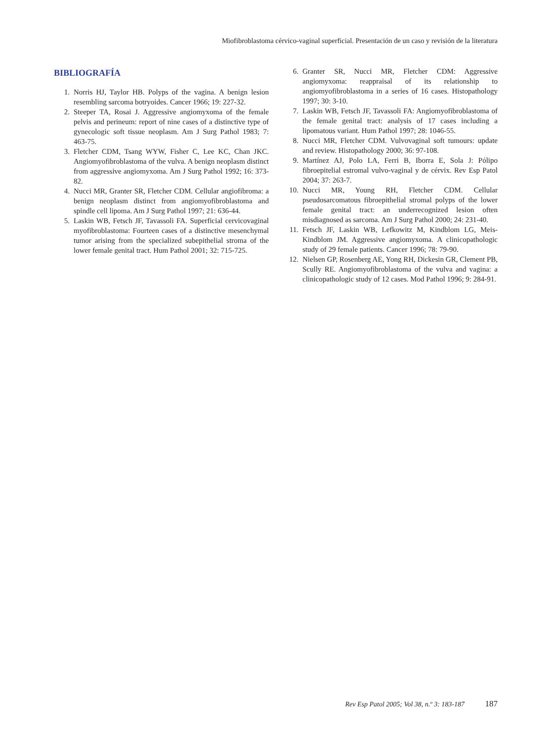Miofibroblastoma cérvico-vaginal superficial. Presentación de un caso y revisión de la literatura
BIBLIOGRAFÍA
1. Norris HJ, Taylor HB. Polyps of the vagina. A benign lesion resembling sarcoma botryoides. Cancer 1966; 19: 227-32.
2. Steeper TA, Rosai J. Aggressive angiomyxoma of the female pelvis and perineum: report of nine cases of a distinctive type of gynecologic soft tissue neoplasm. Am J Surg Pathol 1983; 7: 463-75.
3. Fletcher CDM, Tsang WYW, Fisher C, Lee KC, Chan JKC. Angiomyofibroblastoma of the vulva. A benign neoplasm distinct from aggressive angiomyxoma. Am J Surg Pathol 1992; 16: 373-82.
4. Nucci MR, Granter SR, Fletcher CDM. Cellular angiofibroma: a benign neoplasm distinct from angiomyofibroblastoma and spindle cell lipoma. Am J Surg Pathol 1997; 21: 636-44.
5. Laskin WB, Fetsch JF, Tavassoli FA. Superficial cervicovaginal myofibroblastoma: Fourteen cases of a distinctive mesenchymal tumor arising from the specialized subepithelial stroma of the lower female genital tract. Hum Pathol 2001; 32: 715-725.
6. Granter SR, Nucci MR, Fletcher CDM: Aggressive angiomyxoma: reappraisal of its relationship to angiomyofibroblastoma in a series of 16 cases. Histopathology 1997; 30: 3-10.
7. Laskin WB, Fetsch JF, Tavassoli FA: Angiomyofibroblastoma of the female genital tract: analysis of 17 cases including a lipomatous variant. Hum Pathol 1997; 28: 1046-55.
8. Nucci MR, Fletcher CDM. Vulvovaginal soft tumours: update and review. Histopathology 2000; 36: 97-108.
9. Martínez AJ, Polo LA, Ferri B, Iborra E, Sola J: Pólipo fibroepitelial estromal vulvo-vaginal y de cérvix. Rev Esp Patol 2004; 37: 263-7.
10. Nucci MR, Young RH, Fletcher CDM. Cellular pseudosarcomatous fibroepithelial stromal polyps of the lower female genital tract: an underrecognized lesion often misdiagnosed as sarcoma. Am J Surg Pathol 2000; 24: 231-40.
11. Fetsch JF, Laskin WB, Lefkowitz M, Kindblom LG, Meis-Kindblom JM. Aggressive angiomyxoma. A clinicopathologic study of 29 female patients. Cancer 1996; 78: 79-90.
12. Nielsen GP, Rosenberg AE, Yong RH, Dickesin GR, Clement PB, Scully RE. Angiomyofibroblastoma of the vulva and vagina: a clinicopathologic study of 12 cases. Mod Pathol 1996; 9: 284-91.
Rev Esp Patol 2005; Vol 38, n.º 3: 183-187 187